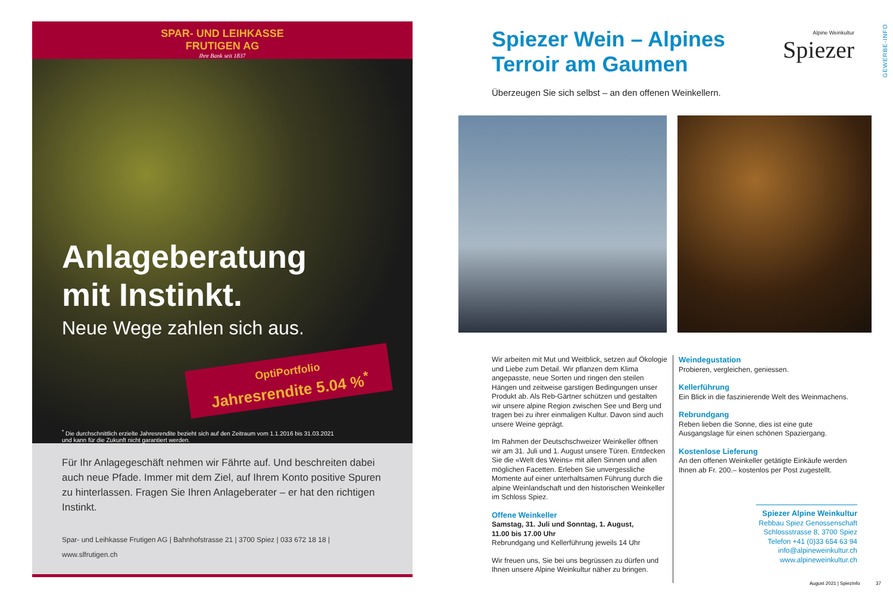SPAR- UND LEIHKASSE
FRUTIGEN AG
Ihre Bank seit 1837
Anlageberatung
mit Instinkt.
Neue Wege zahlen sich aus.
OptiPortfolio
Jahresrendite 5.04 %<sup>*</sup>
<sup>*</sup> Die durchschnittlich erzielte Jahresrendite bezieht sich auf den Zeitraum vom 1.1.2016 bis 31.03.2021
und kann für die Zukunft nicht garantiert werden.
Für Ihr Anlagegeschäft nehmen wir Fährte auf. Und beschreiten dabei auch neue Pfade. Immer mit dem Ziel, auf Ihrem Konto positive Spuren zu hinterlassen. Fragen Sie Ihren Anlageberater – er hat den richtigen Instinkt.
Spar- und Leihkasse Frutigen AG | Bahnhofstrasse 21 | 3700 Spiez | 033 672 18 18 | www.slfrutigen.ch
Spiezer Wein – Alpines Terroir am Gaumen
Alpine Weinkultur
Spiezer
Überzeugen Sie sich selbst – an den offenen Weinkellern.
Wir arbeiten mit Mut und Weitblick, setzen auf Ökologie und Liebe zum Detail. Wir pflanzen dem Klima angepasste, neue Sorten und ringen den steilen Hängen und zeitweise garstigen Bedingungen unser Produkt ab. Als Reb-Gärtner schützen und gestalten wir unsere alpine Region zwischen See und Berg und tragen bei zu ihrer einmaligen Kultur. Davon sind auch unsere Weine geprägt.
Im Rahmen der Deutschschweizer Weinkeller öffnen wir am 31. Juli und 1. August unsere Türen. Entdecken Sie die «Welt des Weins» mit allen Sinnen und allen möglichen Facetten. Erleben Sie unvergessliche Momente auf einer unterhaltsamen Führung durch die alpine Weinlandschaft und den historischen Weinkeller im Schloss Spiez.
Offene Weinkeller
Samstag, 31. Juli und Sonntag, 1. August,
11.00 bis 17.00 Uhr
Rebrundgang und Kellerführung jeweils 14 Uhr
Wir freuen uns, Sie bei uns begrüssen zu dürfen und Ihnen unsere Alpine Weinkultur näher zu bringen.
Weindegustation
Probieren, vergleichen, geniessen.
Kellerführung
Ein Blick in die faszinierende Welt des Weinmachens.
Rebrundgang
Reben lieben die Sonne, dies ist eine gute Ausgangslage für einen schönen Spaziergang.
Kostenlose Lieferung
An den offenen Weinkeller getätigte Einkäufe werden Ihnen ab Fr. 200.– kostenlos per Post zugestellt.
Spiezer Alpine Weinkultur
Rebbau Spiez Genossenschaft
Schlossstrasse 8, 3700 Spiez
Telefon +41 (0)33 654 63 94
info@alpineweinkultur.ch
www.alpineweinkultur.ch
GEWERBE-INFO
August 2021 | SpiezInfo 37